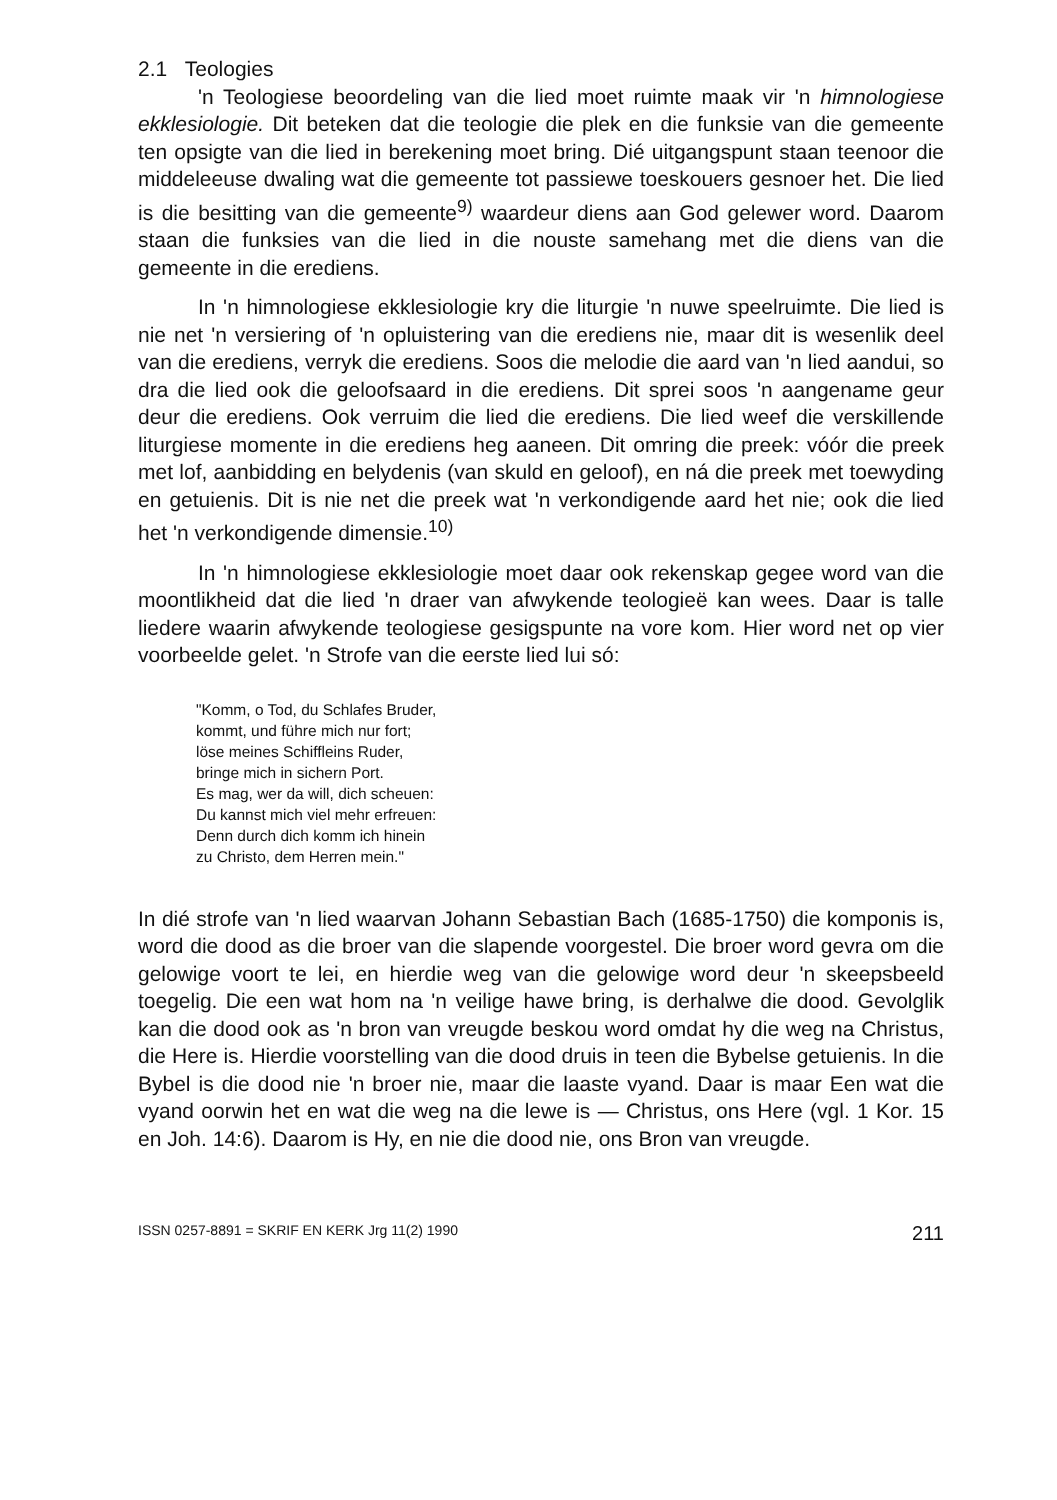2.1 Teologies
'n Teologiese beoordeling van die lied moet ruimte maak vir 'n himnologiese ekklesiologie. Dit beteken dat die teologie die plek en die funksie van die gemeente ten opsigte van die lied in berekening moet bring. Dié uitgangspunt staan teenoor die middeleeuse dwaling wat die gemeente tot passiewe toeskouers gesnoer het. Die lied is die besitting van die gemeente<sup>9)</sup> waardeur diens aan God gelewer word. Daarom staan die funksies van die lied in die nouste samehang met die diens van die gemeente in die erediens.
In 'n himnologiese ekklesiologie kry die liturgie 'n nuwe speelruimte. Die lied is nie net 'n versiering of 'n opluistering van die erediens nie, maar dit is wesenlik deel van die erediens, verryk die erediens. Soos die melodie die aard van 'n lied aandui, so dra die lied ook die geloofsaard in die erediens. Dit sprei soos 'n aangename geur deur die erediens. Ook verruim die lied die erediens. Die lied weef die verskillende liturgiese momente in die erediens heg aaneen. Dit omring die preek: vóór die preek met lof, aanbidding en belydenis (van skuld en geloof), en ná die preek met toewyding en getuienis. Dit is nie net die preek wat 'n verkondigende aard het nie; ook die lied het 'n verkondigende dimensie.<sup>10)</sup>
In 'n himnologiese ekklesiologie moet daar ook rekenskap gegee word van die moontlikheid dat die lied 'n draer van afwykende teologieë kan wees. Daar is talle liedere waarin afwykende teologiese gesigspunte na vore kom. Hier word net op vier voorbeelde gelet. 'n Strofe van die eerste lied lui só:
"Komm, o Tod, du Schlafes Bruder,
kommt, und führe mich nur fort;
löse meines Schiffleins Ruder,
bringe mich in sichern Port.
Es mag, wer da will, dich scheuen:
Du kannst mich viel mehr erfreuen:
Denn durch dich komm ich hinein
zu Christo, dem Herren mein."
In dié strofe van 'n lied waarvan Johann Sebastian Bach (1685-1750) die komponis is, word die dood as die broer van die slapende voorgestel. Die broer word gevra om die gelowige voort te lei, en hierdie weg van die gelowige word deur 'n skeepsbeeld toegelig. Die een wat hom na 'n veilige hawe bring, is derhalwe die dood. Gevolglik kan die dood ook as 'n bron van vreugde beskou word omdat hy die weg na Christus, die Here is. Hierdie voorstelling van die dood druis in teen die Bybelse getuienis. In die Bybel is die dood nie 'n broer nie, maar die laaste vyand. Daar is maar Een wat die vyand oorwin het en wat die weg na die lewe is — Christus, ons Here (vgl. 1 Kor. 15 en Joh. 14:6). Daarom is Hy, en nie die dood nie, ons Bron van vreugde.
ISSN 0257-8891 = SKRIF EN KERK Jrg 11(2) 1990 211